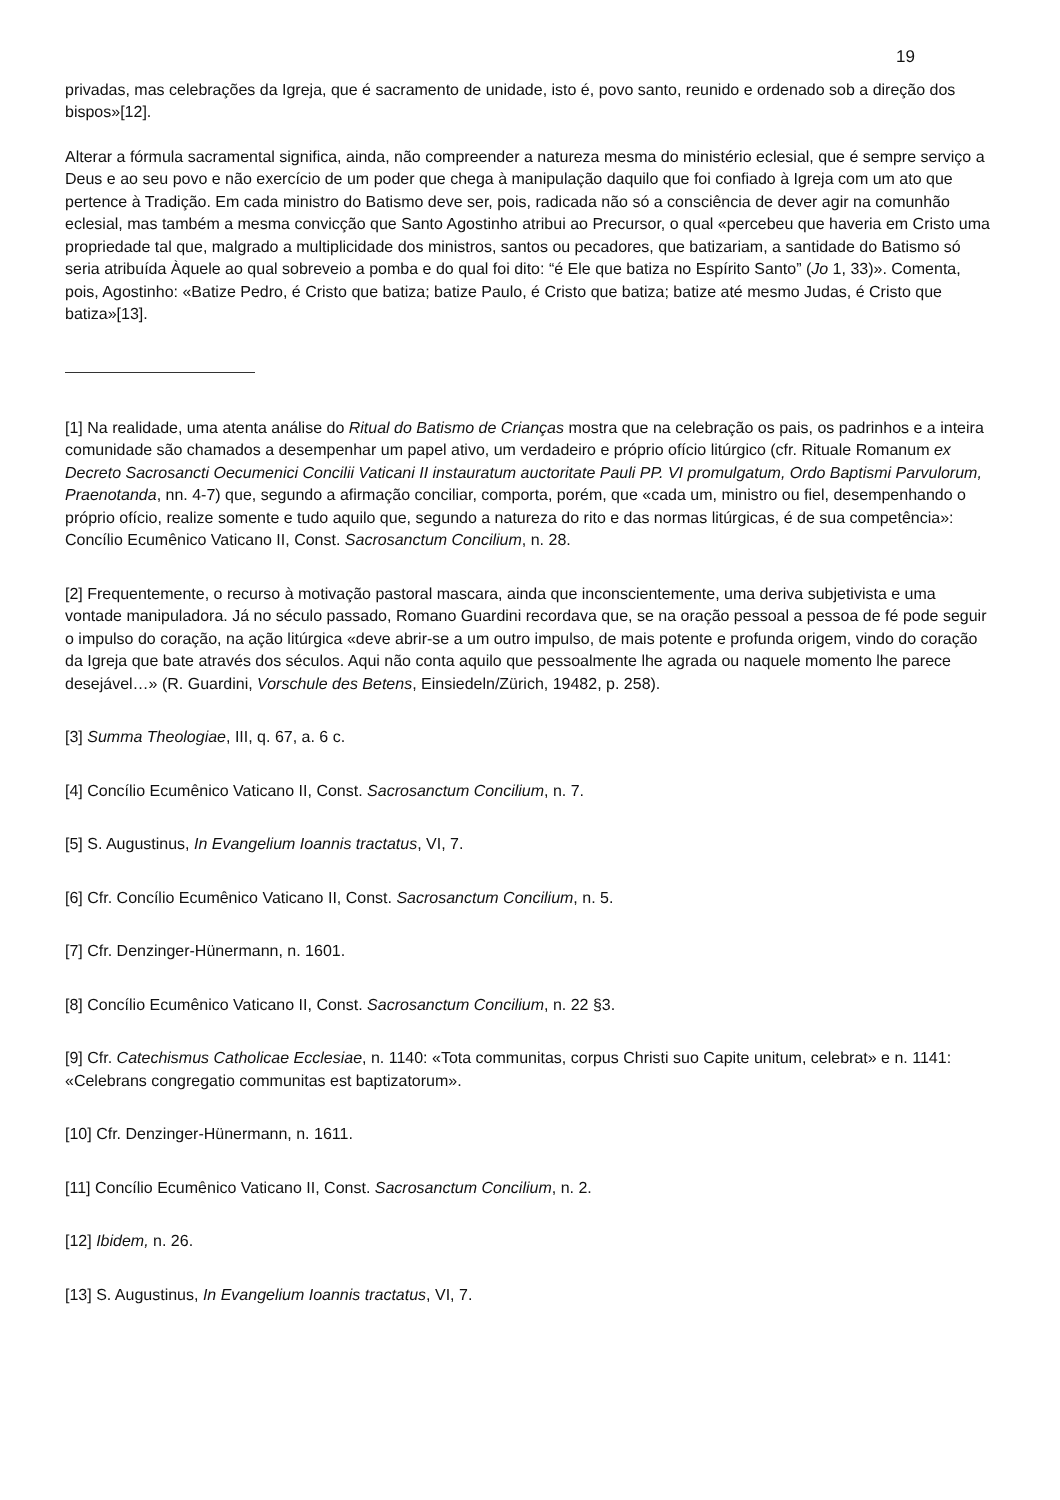19
privadas, mas celebrações da Igreja, que é sacramento de unidade, isto é, povo santo, reunido e ordenado sob a direção dos bispos»[12].
Alterar a fórmula sacramental significa, ainda, não compreender a natureza mesma do ministério eclesial, que é sempre serviço a Deus e ao seu povo e não exercício de um poder que chega à manipulação daquilo que foi confiado à Igreja com um ato que pertence à Tradição. Em cada ministro do Batismo deve ser, pois, radicada não só a consciência de dever agir na comunhão eclesial, mas também a mesma convicção que Santo Agostinho atribui ao Precursor, o qual «percebeu que haveria em Cristo uma propriedade tal que, malgrado a multiplicidade dos ministros, santos ou pecadores, que batizariam, a santidade do Batismo só seria atribuída Àquele ao qual sobreveio a pomba e do qual foi dito: “é Ele que batiza no Espírito Santo” (Jo 1, 33)». Comenta, pois, Agostinho: «Batize Pedro, é Cristo que batiza; batize Paulo, é Cristo que batiza; batize até mesmo Judas, é Cristo que batiza»[13].
[1] Na realidade, uma atenta análise do Ritual do Batismo de Crianças mostra que na celebração os pais, os padrinhos e a inteira comunidade são chamados a desempenhar um papel ativo, um verdadeiro e próprio ofício litúrgico (cfr. Rituale Romanum ex Decreto Sacrosancti Oecumenici Concilii Vaticani II instauratum auctoritate Pauli PP. VI promulgatum, Ordo Baptismi Parvulorum, Praenotanda, nn. 4-7) que, segundo a afirmação conciliar, comporta, porém, que «cada um, ministro ou fiel, desempenhando o próprio ofício, realize somente e tudo aquilo que, segundo a natureza do rito e das normas litúrgicas, é de sua competência»: Concílio Ecumênico Vaticano II, Const. Sacrosanctum Concilium, n. 28.
[2] Frequentemente, o recurso à motivação pastoral mascara, ainda que inconscientemente, uma deriva subjetivista e uma vontade manipuladora. Já no século passado, Romano Guardini recordava que, se na oração pessoal a pessoa de fé pode seguir o impulso do coração, na ação litúrgica «deve abrir-se a um outro impulso, de mais potente e profunda origem, vindo do coração da Igreja que bate através dos séculos. Aqui não conta aquilo que pessoalmente lhe agrada ou naquele momento lhe parece desejável…» (R. Guardini, Vorschule des Betens, Einsiedeln/Zürich, 19482, p. 258).
[3] Summa Theologiae, III, q. 67, a. 6 c.
[4] Concílio Ecumênico Vaticano II, Const. Sacrosanctum Concilium, n. 7.
[5] S. Augustinus, In Evangelium Ioannis tractatus, VI, 7.
[6] Cfr. Concílio Ecumênico Vaticano II, Const. Sacrosanctum Concilium, n. 5.
[7] Cfr. Denzinger-Hünermann, n. 1601.
[8] Concílio Ecumênico Vaticano II, Const. Sacrosanctum Concilium, n. 22 §3.
[9] Cfr. Catechismus Catholicae Ecclesiae, n. 1140: «Tota communitas, corpus Christi suo Capite unitum, celebrat» e n. 1141: «Celebrans congregatio communitas est baptizatorum».
[10] Cfr. Denzinger-Hünermann, n. 1611.
[11] Concílio Ecumênico Vaticano II, Const. Sacrosanctum Concilium, n. 2.
[12] Ibidem, n. 26.
[13] S. Augustinus, In Evangelium Ioannis tractatus, VI, 7.